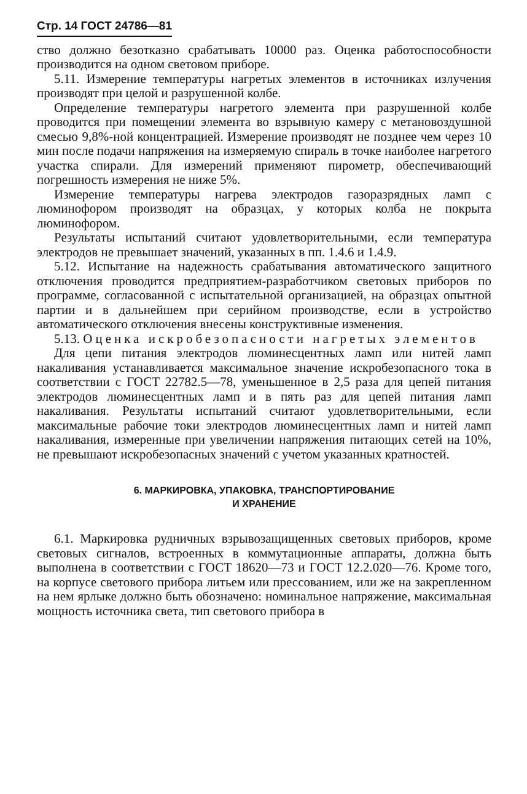Стр. 14 ГОСТ 24786—81
ство должно безотказно срабатывать 10000 раз. Оценка работоспособности производится на одном световом приборе.
5.11. Измерение температуры нагретых элементов в источниках излучения производят при целой и разрушенной колбе.
Определение температуры нагретого элемента при разрушенной колбе проводится при помещении элемента во взрывную камеру с метановоздушной смесью 9,8%-ной концентрацией. Измерение производят не позднее чем через 10 мин после подачи напряжения на измеряемую спираль в точке наиболее нагретого участка спирали. Для измерений применяют пирометр, обеспечивающий погрешность измерения не ниже 5%.
Измерение температуры нагрева электродов газоразрядных ламп с люминофором производят на образцах, у которых колба не покрыта люминофором.
Результаты испытаний считают удовлетворительными, если температура электродов не превышает значений, указанных в пп. 1.4.6 и 1.4.9.
5.12. Испытание на надежность срабатывания автоматического защитного отключения проводится предприятием-разработчиком световых приборов по программе, согласованной с испытательной организацией, на образцах опытной партии и в дальнейшем при серийном производстве, если в устройство автоматического отключения внесены конструктивные изменения.
5.13. Оценка искробезопасности нагретых элементов
Для цепи питания электродов люминесцентных ламп или нитей ламп накаливания устанавливается максимальное значение искробезопасного тока в соответствии с ГОСТ 22782.5—78, уменьшенное в 2,5 раза для цепей питания электродов люминесцентных ламп и в пять раз для цепей питания ламп накаливания. Результаты испытаний считают удовлетворительными, если максимальные рабочие токи электродов люминесцентных ламп и нитей ламп накаливания, измеренные при увеличении напряжения питающих сетей на 10%, не превышают искробезопасных значений с учетом указанных кратностей.
6. МАРКИРОВКА, УПАКОВКА, ТРАНСПОРТИРОВАНИЕ
И ХРАНЕНИЕ
6.1. Маркировка рудничных взрывозащищенных световых приборов, кроме световых сигналов, встроенных в коммутационные аппараты, должна быть выполнена в соответствии с ГОСТ 18620—73 и ГОСТ 12.2.020—76. Кроме того, на корпусе светового прибора литьем или прессованием, или же на закрепленном на нем ярлыке должно быть обозначено: номинальное напряжение, максимальная мощность источника света, тип светового прибора в